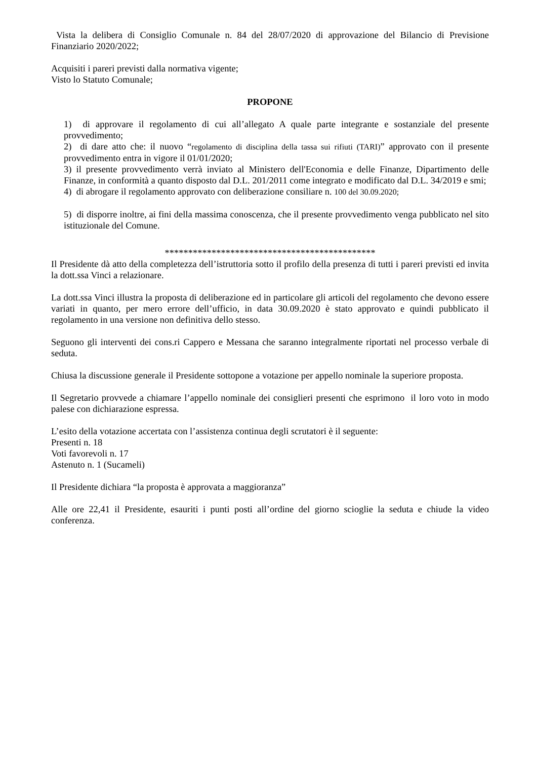Vista la delibera di Consiglio Comunale n. 84 del 28/07/2020 di approvazione del Bilancio di Previsione Finanziario 2020/2022;
Acquisiti i pareri previsti dalla normativa vigente;
Visto lo Statuto Comunale;
PROPONE
1) di approvare il regolamento di cui all’allegato A quale parte integrante e sostanziale del presente provvedimento;
2) di dare atto che: il nuovo “regolamento di disciplina della tassa sui rifiuti (TARI)” approvato con il presente provvedimento entra in vigore il 01/01/2020;
3) il presente provvedimento verrà inviato al Ministero dell'Economia e delle Finanze, Dipartimento delle Finanze, in conformità a quanto disposto dal D.L. 201/2011 come integrato e modificato dal D.L. 34/2019 e smi;
4) di abrogare il regolamento approvato con deliberazione consiliare n. 100 del 30.09.2020;
5) di disporre inoltre, ai fini della massima conoscenza, che il presente provvedimento venga pubblicato nel sito istituzionale del Comune.
*********************************************
Il Presidente dà atto della completezza dell’istruttoria sotto il profilo della presenza di tutti i pareri previsti ed invita la dott.ssa Vinci a relazionare.
La dott.ssa Vinci illustra la proposta di deliberazione ed in particolare gli articoli del regolamento che devono essere variati in quanto, per mero errore dell’ufficio, in data 30.09.2020 è stato approvato e quindi pubblicato il regolamento in una versione non definitiva dello stesso.
Seguono gli interventi dei cons.ri Cappero e Messana che saranno integralmente riportati nel processo verbale di seduta.
Chiusa la discussione generale il Presidente sottopone a votazione per appello nominale la superiore proposta.
Il Segretario provvede a chiamare l’appello nominale dei consiglieri presenti che esprimono il loro voto in modo palese con dichiarazione espressa.
L’esito della votazione accertata con l’assistenza continua degli scrutatori è il seguente:
Presenti n. 18
Voti favorevoli n. 17
Astenuto n. 1 (Sucameli)
Il Presidente dichiara “la proposta è approvata a maggioranza”
Alle ore 22,41 il Presidente, esauriti i punti posti all’ordine del giorno scioglie la seduta e chiude la video conferenza.